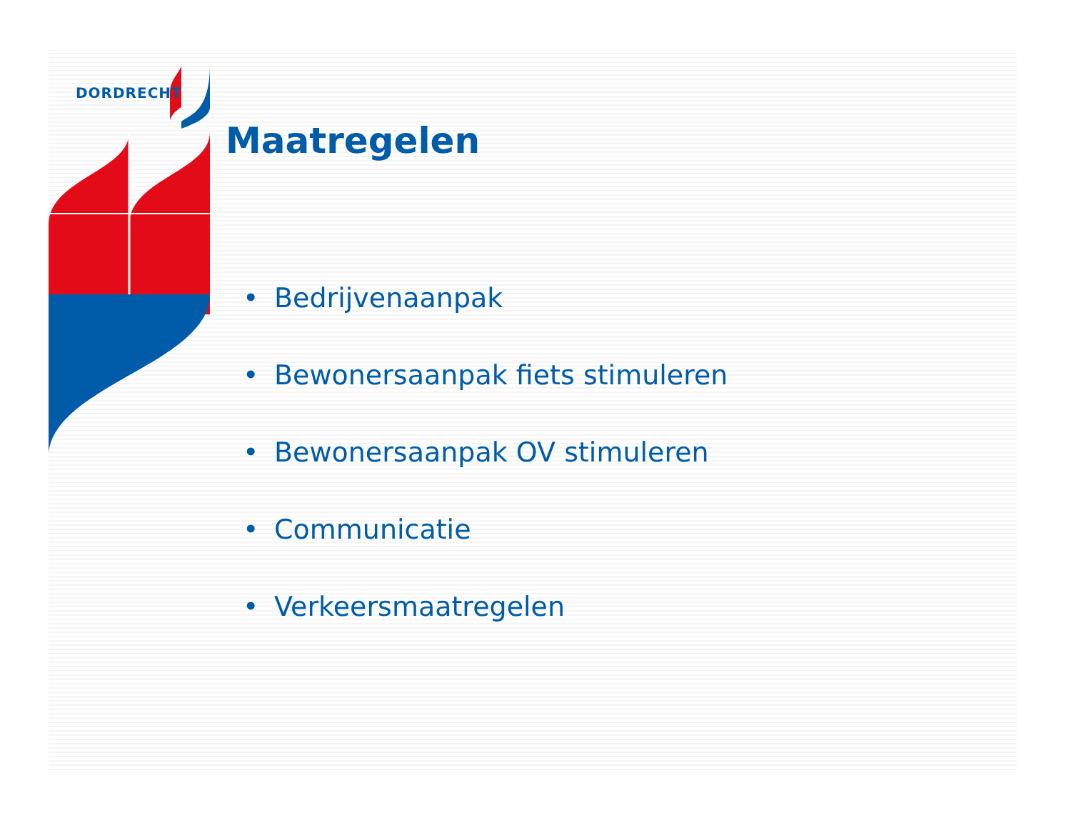DORDRECHT
Maatregelen
• Bedrijvenaanpak
• Bewonersaanpak fiets stimuleren
• Bewonersaanpak OV stimuleren
• Communicatie
• Verkeersmaatregelen